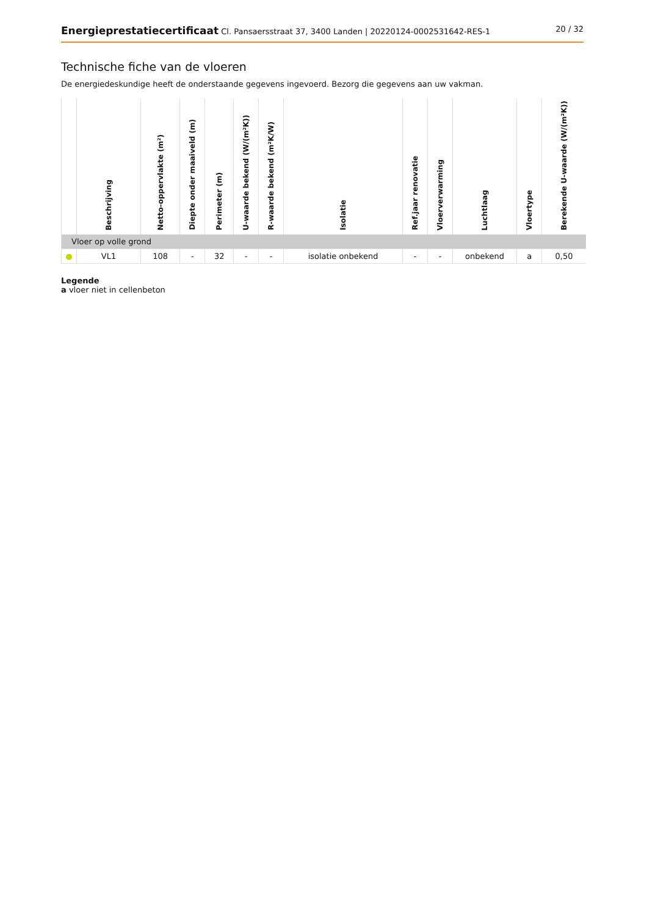Energieprestatiecertificaat Cl. Pansaersstraat 37, 3400 Landen | 20220124-0002531642-RES-1
20 / 32
Technische fiche van de vloeren
De energiedeskundige heeft de onderstaande gegevens ingevoerd. Bezorg die gegevens aan uw vakman.
| | Beschrijving | Netto-oppervlakte (m²) | Diepte onder maaiveld (m) | Perimeter (m) | U-waarde bekend (W/(m²K)) | R-waarde bekend (m²K/W) | Isolatie | Ref.jaar renovatie | Vloerverwarming | Luchtlaag | Vloertype | Berekende U-waarde (W/(m²K)) |
| --- | --- | --- | --- | --- | --- | --- | --- | --- | --- | --- | --- | --- |
| Vloer op volle grond | | | | | | | | | | | | |
| ● | VL1 | 108 | - | 32 | - | - | isolatie onbekend | - | - | onbekend | a | 0,50 |
Legende
a vloer niet in cellenbeton